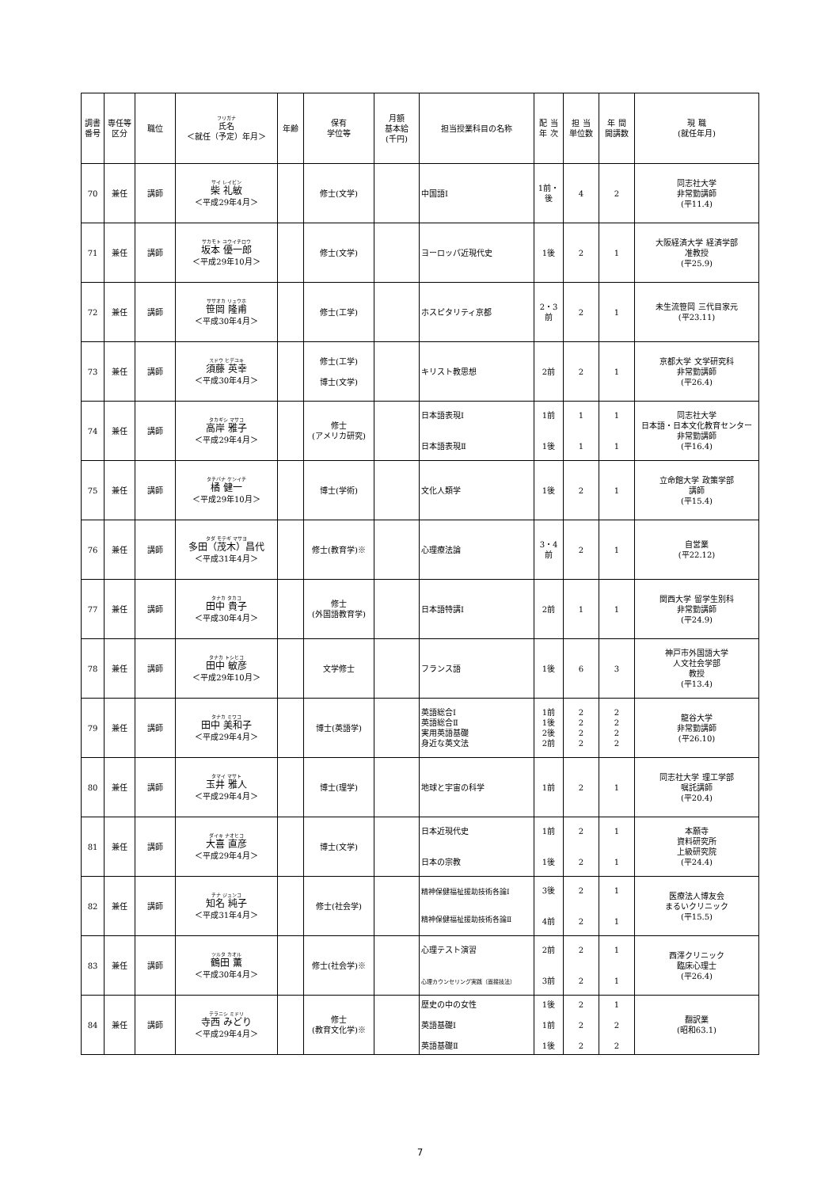| 調書 番号 | 専任等 区分 | 職位 | フリガナ 氏名 ＜就任（予定）年月＞ | 年齢 | 保有 学位等 | 月額 基本給 (千円) | 担当授業科目の名称 | 配 当 年 次 | 担 当 単位数 | 年 間 開講数 | 現 職 (就任年月) |
| --- | --- | --- | --- | --- | --- | --- | --- | --- | --- | --- | --- |
| 70 | 兼任 | 講師 | サイ レイビン 柴 礼敏 ＜平成29年4月＞ | | 修士(文学) | | 中国語Ⅰ | 1前・後 | 4 | 2 | 同志社大学 非常勤講師 (平11.4) |
| 71 | 兼任 | 講師 | サカモト ユウイチロウ 坂本 優一郎 ＜平成29年10月＞ | | 修士(文学) | | ヨーロッパ近現代史 | 1後 | 2 | 1 | 大阪経済大学 経済学部 准教授 (平25.9) |
| 72 | 兼任 | 講師 | ササオカ リュウホ 笹岡 隆甫 ＜平成30年4月＞ | | 修士(工学) | | ホスピタリティ京都 | 2・3前 | 2 | 1 | 未生流笹岡 三代目家元 (平23.11) |
| 73 | 兼任 | 講師 | スドウ ヒデユキ 須藤 英幸 ＜平成30年4月＞ | | 修士(工学) 博士(文学) | | キリスト教思想 | 2前 | 2 | 1 | 京都大学 文学研究科 非常勤講師 (平26.4) |
| 74 | 兼任 | 講師 | タカギシ マサコ 高岸 雅子 ＜平成29年4月＞ | | 修士 (アメリカ研究) | | 日本語表現Ⅰ 日本語表現Ⅱ | 1前 1後 | 1 1 | 1 1 | 同志社大学 日本語・日本文化教育センター 非常勤講師 (平16.4) |
| 75 | 兼任 | 講師 | タチバナ ケンイチ 橘 健一 ＜平成29年10月＞ | | 博士(学術) | | 文化人類学 | 1後 | 2 | 1 | 立命館大学 政策学部 講師 (平15.4) |
| 76 | 兼任 | 講師 | タダ モテギ マサヨ 多田（茂木）昌代 ＜平成31年4月＞ | | 修士(教育学)※ | | 心理療法論 | 3・4前 | 2 | 1 | 自営業 (平22.12) |
| 77 | 兼任 | 講師 | タナカ タカコ 田中 貴子 ＜平成30年4月＞ | | 修士 (外国語教育学) | | 日本語特講Ⅰ | 2前 | 1 | 1 | 関西大学 留学生別科 非常勤講師 (平24.9) |
| 78 | 兼任 | 講師 | タナカ トシヒコ 田中 敏彦 ＜平成29年10月＞ | | 文学修士 | | フランス語 | 1後 | 6 | 3 | 神戸市外国語大学 人文社会学部 教授 (平13.4) |
| 79 | 兼任 | 講師 | タナカ ミワコ 田中 美和子 ＜平成29年4月＞ | | 博士(英語学) | | 英語総合Ⅰ 英語総合Ⅱ 実用英語基礎 身近な英文法 | 1前 1後 2後 2前 | 2 2 2 2 | 2 2 2 2 | 龍谷大学 非常勤講師 (平26.10) |
| 80 | 兼任 | 講師 | タマイ マサト 玉井 雅人 ＜平成29年4月＞ | | 博士(理学) | | 地球と宇宙の科学 | 1前 | 2 | 1 | 同志社大学 理工学部 嘱託講師 (平20.4) |
| 81 | 兼任 | 講師 | ダイキ ナオヒコ 大喜 直彦 ＜平成29年4月＞ | | 博士(文学) | | 日本近現代史 日本の宗教 | 1前 1後 | 2 2 | 1 1 | 本願寺 資料研究所 上級研究院 (平24.4) |
| 82 | 兼任 | 講師 | チナ ジュンコ 知名 純子 ＜平成31年4月＞ | | 修士(社会学) | | 精神保健福祉援助技術各論Ⅰ 精神保健福祉援助技術各論Ⅱ | 3後 4前 | 2 2 | 1 1 | 医療法人博友会 まるいクリニック (平15.5) |
| 83 | 兼任 | 講師 | ツルタ カオル 鶴田 薫 ＜平成30年4月＞ | | 修士(社会学)※ | | 心理テスト演習 心理カウンセリング実践（面接技法） | 2前 3前 | 2 2 | 1 1 | 西澤クリニック 臨床心理士 (平26.4) |
| 84 | 兼任 | 講師 | テラニシ ミドリ 寺西 みどり ＜平成29年4月＞ | | 修士 (教育文化学)※ | | 歴史の中の女性 英語基礎Ⅰ 英語基礎Ⅱ | 1後 1前 1後 | 2 2 2 | 1 2 2 | 翻訳業 (昭和63.1) |
7